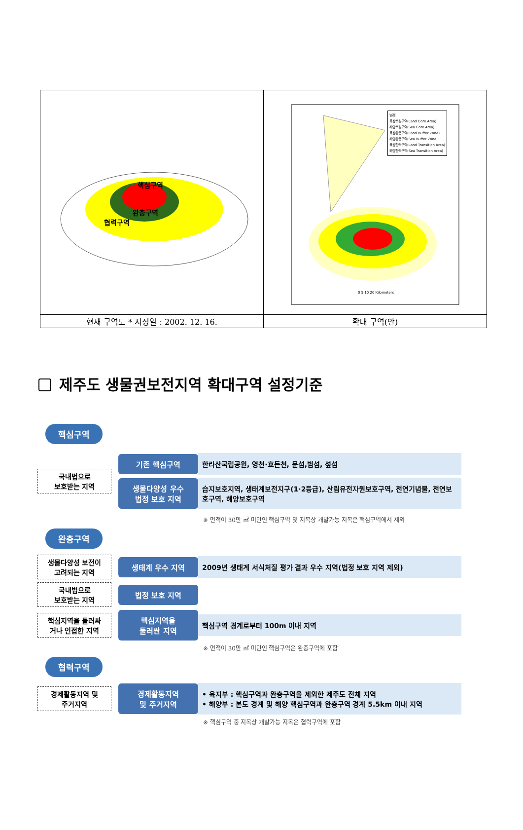| 핵심구역 완충구역 협력구역 | 범례 육상핵심구역(Land Core Area) 해양핵심구역(Sea Core Area) 육상완충구역(Land Buffer Zone) 해양완충구역(Sea Buffer Zone 육상협력구역(Land Transition Area) 해양협력구역(Sea Transition Area) 0 5 10 20 Kilometers |
| 현재 구역도 * 지정일 : 2002. 12. 16. | 확대 구역(안) |
제주도 생물권보전지역 확대구역 설정기준
핵심구역
국내법으로
보호받는 지역
기존 핵심구역
한라산국립공원, 영천·효돈천, 문섬,범섬, 섶섬
생물다양성 우수
법정 보호 지역
습지보호지역, 생태계보전지구(1·2등급), 산림유전자원보호구역, 천연기념물, 천연보호구역, 해양보호구역
※ 면적이 30만 ㎡ 미만인 핵심구역 및 지목상 개발가능 지목은 핵심구역에서 제외
완충구역
생물다양성 보전이
고려되는 지역
생태계 우수 지역
2009년 생태계 서식처질 평가 결과 우수 지역(법정 보호 지역 제외)
국내법으로
보호받는 지역
법정 보호 지역
핵심지역을 둘러싸
거나 인접한 지역
핵심지역을
둘러싼 지역
핵심구역 경계로부터 100m 이내 지역
※ 면적이 30만 ㎡ 미만인 핵심구역은 완충구역에 포함
협력구역
경제활동지역 및
주거지역
경제활동지역
및 주거지역
• 육지부 : 핵심구역과 완충구역을 제외한 제주도 전체 지역
• 해양부 : 본도 경계 및 해양 핵심구역과 완충구역 경계 5.5km 이내 지역
※ 핵심구역 중 지목상 개발가능 지목은 협력구역에 포함